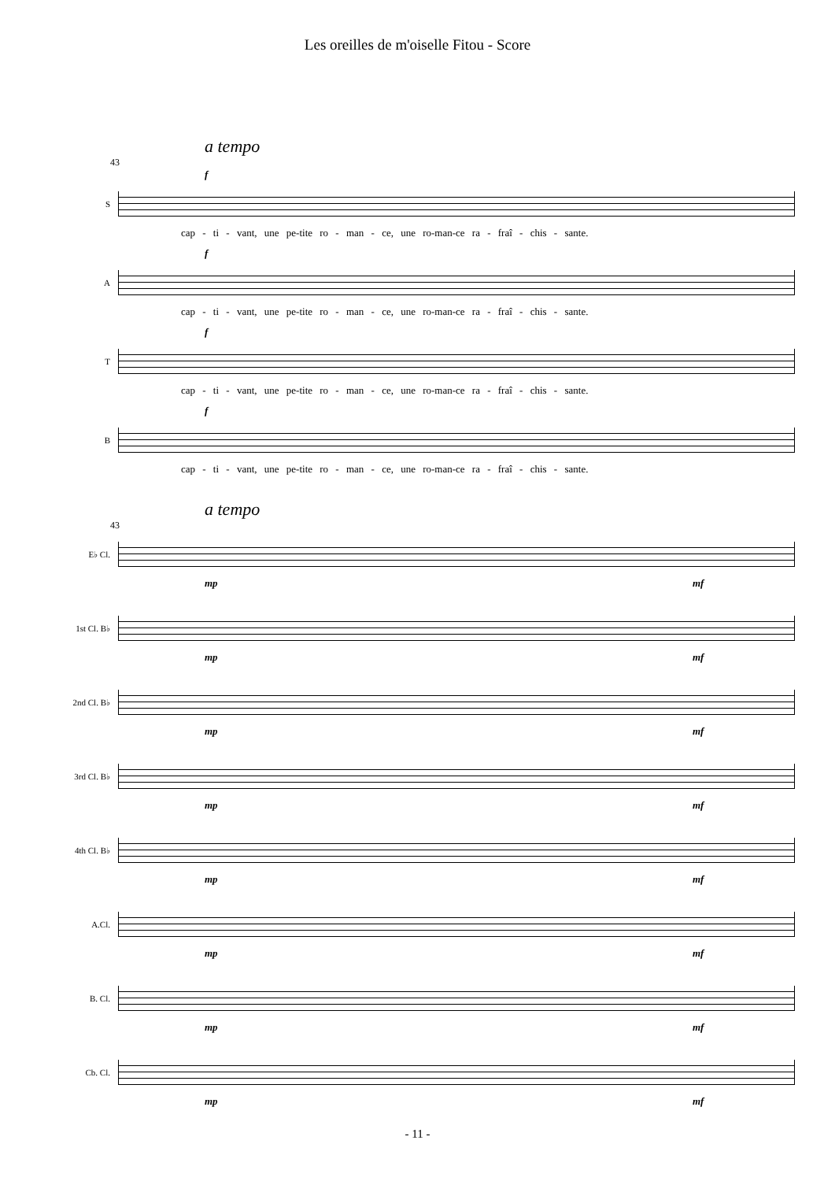Les oreilles de m'oiselle Fitou - Score
a tempo
43
f
S
cap - ti - vant, une pe-tite ro - man - ce, une ro-man-ce ra - fraî - chis - sante.
f
A
cap - ti - vant, une pe-tite ro - man - ce, une ro-man-ce ra - fraî - chis - sante.
f
T
cap - ti - vant, une pe-tite ro - man - ce, une ro-man-ce ra - fraî - chis - sante.
f
B
cap - ti - vant, une pe-tite ro - man - ce, une ro-man-ce ra - fraî - chis - sante.
a tempo
43
E♭ Cl.
mp mf
1st Cl. B♭
mp mf
2nd Cl. B♭
mp mf
3rd Cl. B♭
mp mf
4th Cl. B♭
mp mf
A.Cl.
mp mf
B. Cl.
mp mf
Cb. Cl.
mp mf
- 11 -